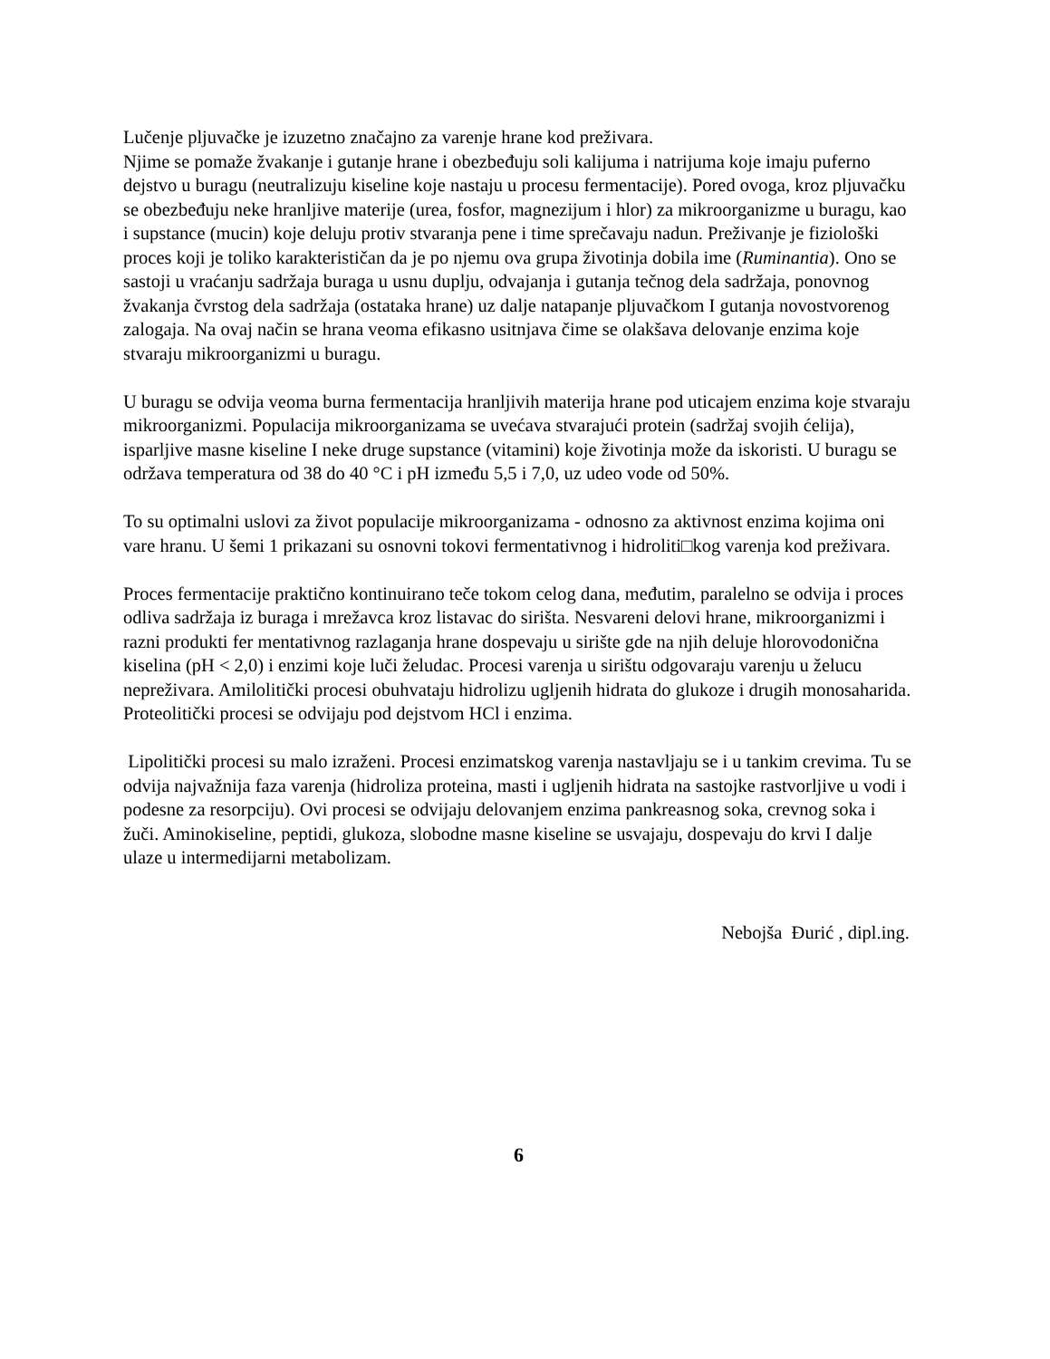Lučenje pljuvačke je izuzetno značajno za varenje hrane kod preživara.
Njime se pomaže žvakanje i gutanje hrane i obezbeđuju soli kalijuma i natrijuma koje imaju puferno dejstvo u buragu (neutralizuju kiseline koje nastaju u procesu fermentacije). Pored ovoga, kroz pljuvačku se obezbeđuju neke hranljive materije (urea, fosfor, magnezijum i hlor) za mikroorganizme u buragu, kao i supstance (mucin) koje deluju protiv stvaranja pene i time sprečavaju nadun. Preživanje je fiziološki proces koji je toliko karakterističan da je po njemu ova grupa životinja dobila ime (Ruminantia). Ono se sastoji u vraćanju sadržaja buraga u usnu duplju, odvajanja i gutanja tečnog dela sadržaja, ponovnog žvakanja čvrstog dela sadržaja (ostataka hrane) uz dalje natapanje pljuvačkom I gutanja novostvorenog zalogaja. Na ovaj način se hrana veoma efikasno usitnjava čime se olakšava delovanje enzima koje stvaraju mikroorganizmi u buragu.
U buragu se odvija veoma burna fermentacija hranljivih materija hrane pod uticajem enzima koje stvaraju mikroorganizmi. Populacija mikroorganizama se uvećava stvarajući protein (sadržaj svojih ćelija), isparljive masne kiseline I neke druge supstance (vitamini) koje životinja može da iskoristi. U buragu se održava temperatura od 38 do 40 °C i pH između 5,5 i 7,0, uz udeo vode od 50%.
To su optimalni uslovi za život populacije mikroorganizama - odnosno za aktivnost enzima kojima oni vare hranu. U šemi 1 prikazani su osnovni tokovi fermentativnog i hidroliti□kog varenja kod preživara.
Proces fermentacije praktično kontinuirano teče tokom celog dana, međutim, paralelno se odvija i proces odliva sadržaja iz buraga i mrežavca kroz listavac do sirišta. Nesvareni delovi hrane, mikroorganizmi i razni produkti fer mentativnog razlaganja hrane dospevaju u sirište gde na njih deluje hlorovodonična kiselina (pH < 2,0) i enzimi koje luči želudac. Procesi varenja u sirištu odgovaraju varenju u želucu nepreživara. Amilolitički procesi obuhvataju hidrolizu ugljenih hidrata do glukoze i drugih monosaharida. Proteolitički procesi se odvijaju pod dejstvom HCl i enzima.
Lipolitički procesi su malo izraženi. Procesi enzimatskog varenja nastavljaju se i u tankim crevima. Tu se odvija najvažnija faza varenja (hidroliza proteina, masti i ugljenih hidrata na sastojke rastvorljive u vodi i podesne za resorpciju). Ovi procesi se odvijaju delovanjem enzima pankreasnog soka, crevnog soka i žuči. Aminokiseline, peptidi, glukoza, slobodne masne kiseline se usvajaju, dospevaju do krvi I dalje ulaze u intermedijarni metabolizam.
Nebojša Đurić , dipl.ing.
6